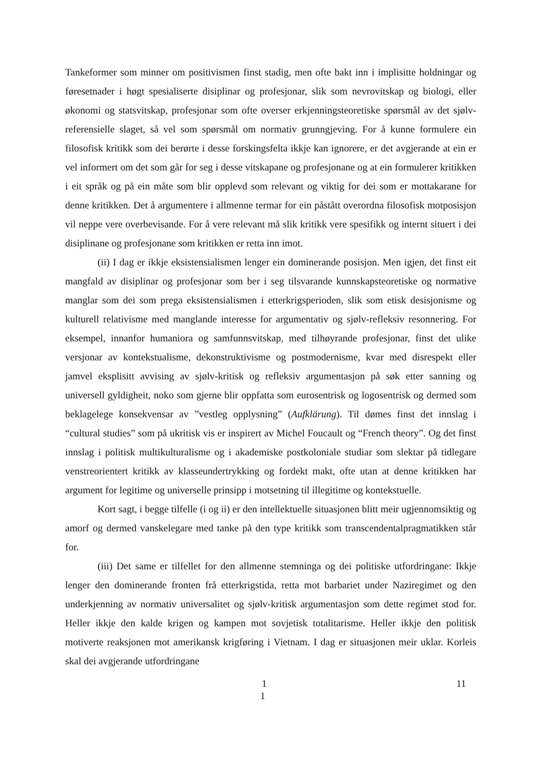Tankeformer som minner om positivismen finst stadig, men ofte bakt inn i implisitte holdningar og føresetnader i høgt spesialiserte disiplinar og profesjonar, slik som nevrovitskap og biologi, eller økonomi og statsvitskap, profesjonar som ofte overser erkjenningsteoretiske spørsmål av det sjølv-referensielle slaget, så vel som spørsmål om normativ grunngjeving. For å kunne formulere ein filosofisk kritikk som dei berørte i desse forskingsfelta ikkje kan ignorere, er det avgjerande at ein er vel informert om det som går for seg i desse vitskapane og profesjonane og at ein formulerer kritikken i eit språk og på ein måte som blir opplevd som relevant og viktig for dei som er mottakarane for denne kritikken. Det å argumentere i allmenne termar for ein påstått overordna filosofisk motposisjon vil neppe vere overbevisande. For å vere relevant må slik kritikk vere spesifikk og internt situert i dei disiplinane og profesjonane som kritikken er retta inn imot.
(ii) I dag er ikkje eksistensialismen lenger ein dominerande posisjon. Men igjen, det finst eit mangfald av disiplinar og profesjonar som ber i seg tilsvarande kunnskapsteoretiske og normative manglar som dei som prega eksistensialismen i etterkrigsperioden, slik som etisk desisjonisme og kulturell relativisme med manglande interesse for argumentativ og sjølv-refleksiv resonnering. For eksempel, innanfor humaniora og samfunnsvitskap, med tilhøyrande profesjonar, finst det ulike versjonar av kontekstualisme, dekonstruktivisme og postmodernisme, kvar med disrespekt eller jamvel eksplisitt avvising av sjølv-kritisk og refleksiv argumentasjon på søk etter sanning og universell gyldigheit, noko som gjerne blir oppfatta som eurosentrisk og logosentrisk og dermed som beklagelege konsekvensar av ”vestleg opplysning” (Aufklärung). Til dømes finst det innslag i “cultural studies” som på ukritisk vis er inspirert av Michel Foucault og “French theory”. Og det finst innslag i politisk multikulturalisme og i akademiske postkoloniale studiar som slektar på tidlegare venstreorientert kritikk av klasseundertrykking og fordekt makt, ofte utan at denne kritikken har argument for legitime og universelle prinsipp i motsetning til illegitime og kontekstuelle.
Kort sagt, i begge tilfelle (i og ii) er den intellektuelle situasjonen blitt meir ugjennomsiktig og amorf og dermed vanskelegare med tanke på den type kritikk som transcendentalpragmatikken står for.
(iii) Det same er tilfellet for den allmenne stemninga og dei politiske utfordringane: Ikkje lenger den dominerande fronten frå etterkrigstida, retta mot barbariet under Naziregimet og den underkjenning av normativ universalitet og sjølv-kritisk argumentasjon som dette regimet stod for. Heller ikkje den kalde krigen og kampen mot sovjetisk totalitarisme. Heller ikkje den politisk motiverte reaksjonen mot amerikansk krigføring i Vietnam. I dag er situasjonen meir uklar. Korleis skal dei avgjerande utfordringane
1 11
1